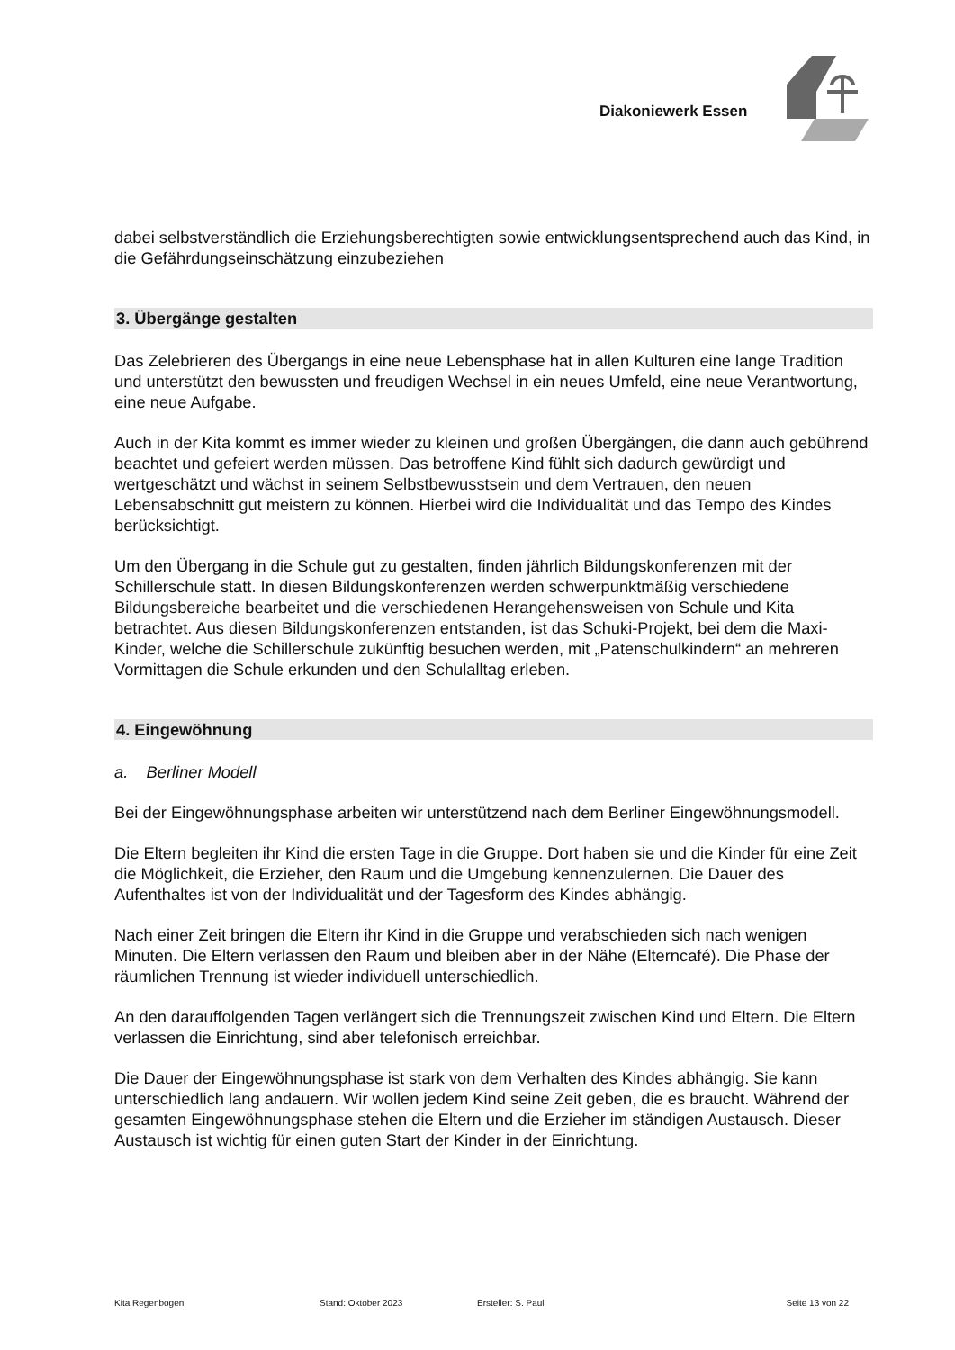Diakoniewerk Essen
dabei selbstverständlich die Erziehungsberechtigten sowie entwicklungsentsprechend auch das Kind, in die Gefährdungseinschätzung einzubeziehen
3. Übergänge gestalten
Das Zelebrieren des Übergangs in eine neue Lebensphase hat in allen Kulturen eine lange Tradition und unterstützt den bewussten und freudigen Wechsel in ein neues Umfeld, eine neue Verantwortung, eine neue Aufgabe.
Auch in der Kita kommt es immer wieder zu kleinen und großen Übergängen, die dann auch gebührend beachtet und gefeiert werden müssen. Das betroffene Kind fühlt sich dadurch gewürdigt und wertgeschätzt und wächst in seinem Selbstbewusstsein und dem Vertrauen, den neuen Lebensabschnitt gut meistern zu können. Hierbei wird die Individualität und das Tempo des Kindes berücksichtigt.
Um den Übergang in die Schule gut zu gestalten, finden jährlich Bildungskonferenzen mit der Schillerschule statt. In diesen Bildungskonferenzen werden schwerpunktmäßig verschiedene Bildungsbereiche bearbeitet und die verschiedenen Herangehensweisen von Schule und Kita betrachtet. Aus diesen Bildungskonferenzen entstanden, ist das Schuki-Projekt, bei dem die Maxi-Kinder, welche die Schillerschule zukünftig besuchen werden, mit „Patenschulkindern“ an mehreren Vormittagen die Schule erkunden und den Schulalltag erleben.
4. Eingewöhnung
a. Berliner Modell
Bei der Eingewöhnungsphase arbeiten wir unterstützend nach dem Berliner Eingewöhnungsmodell.
Die Eltern begleiten ihr Kind die ersten Tage in die Gruppe. Dort haben sie und die Kinder für eine Zeit die Möglichkeit, die Erzieher, den Raum und die Umgebung kennenzulernen. Die Dauer des Aufenthaltes ist von der Individualität und der Tagesform des Kindes abhängig.
Nach einer Zeit bringen die Eltern ihr Kind in die Gruppe und verabschieden sich nach wenigen Minuten. Die Eltern verlassen den Raum und bleiben aber in der Nähe (Elterncafé). Die Phase der räumlichen Trennung ist wieder individuell unterschiedlich.
An den darauffolgenden Tagen verlängert sich die Trennungszeit zwischen Kind und Eltern. Die Eltern verlassen die Einrichtung, sind aber telefonisch erreichbar.
Die Dauer der Eingewöhnungsphase ist stark von dem Verhalten des Kindes abhängig. Sie kann unterschiedlich lang andauern. Wir wollen jedem Kind seine Zeit geben, die es braucht. Während der gesamten Eingewöhnungsphase stehen die Eltern und die Erzieher im ständigen Austausch. Dieser Austausch ist wichtig für einen guten Start der Kinder in der Einrichtung.
Kita Regenbogen Stand: Oktober 2023 Ersteller: S. Paul Seite 13 von 22